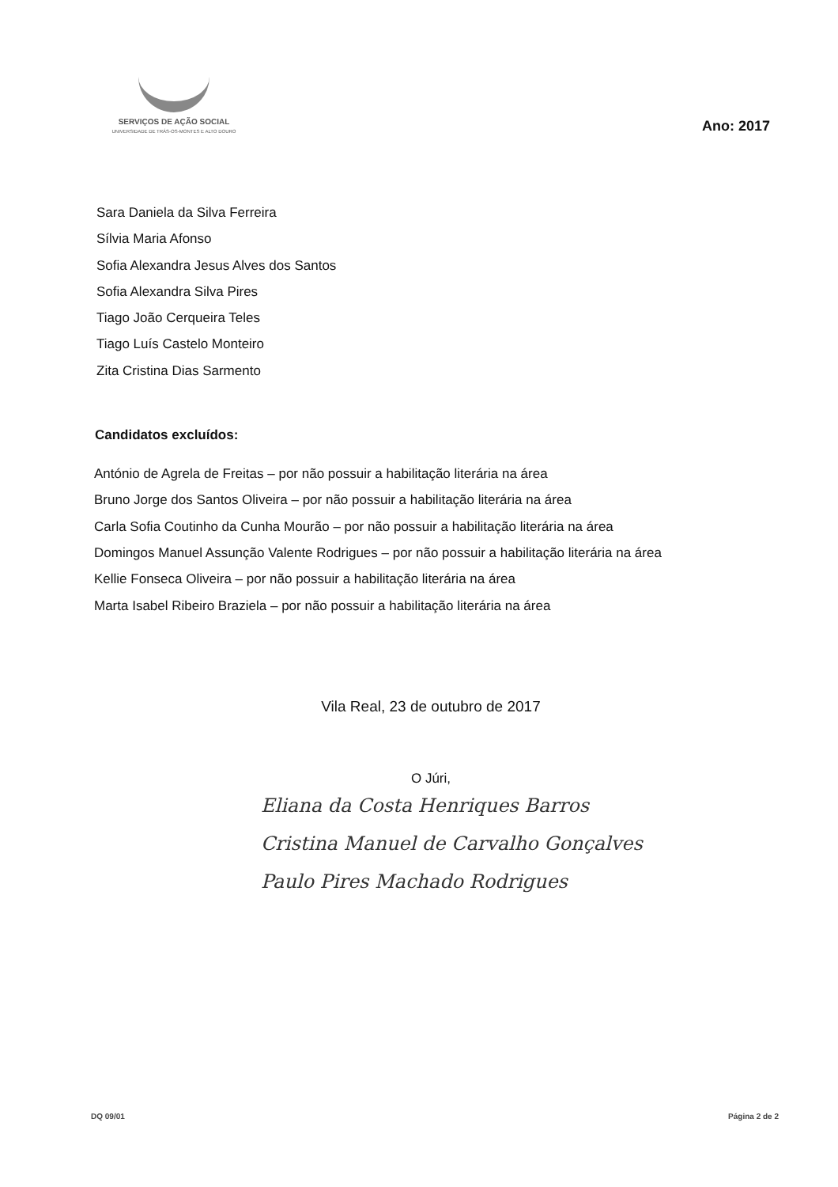SERVIÇOS DE AÇÃO SOCIAL UNIVERSIDADE DE TRÁS-OS-MONTES E ALTO DOURO
Ano: 2017
Sara Daniela da Silva Ferreira
Sílvia Maria Afonso
Sofia Alexandra Jesus Alves dos Santos
Sofia Alexandra Silva Pires
Tiago João Cerqueira Teles
Tiago Luís Castelo Monteiro
Zita Cristina Dias Sarmento
Candidatos excluídos:
António de Agrela de Freitas – por não possuir a habilitação literária na área
Bruno Jorge dos Santos Oliveira – por não possuir a habilitação literária na área
Carla Sofia Coutinho da Cunha Mourão – por não possuir a habilitação literária na área
Domingos Manuel Assunção Valente Rodrigues – por não possuir a habilitação literária na área
Kellie Fonseca Oliveira – por não possuir a habilitação literária na área
Marta Isabel Ribeiro Braziela – por não possuir a habilitação literária na área
Vila Real, 23 de outubro de 2017
O Júri,
Eliana da Costa Henriques Barros
Cristina Manuel de Carvalho Gonçalves
Paulo Pires Machado Rodrigues
DQ 09/01 Página 2 de 2